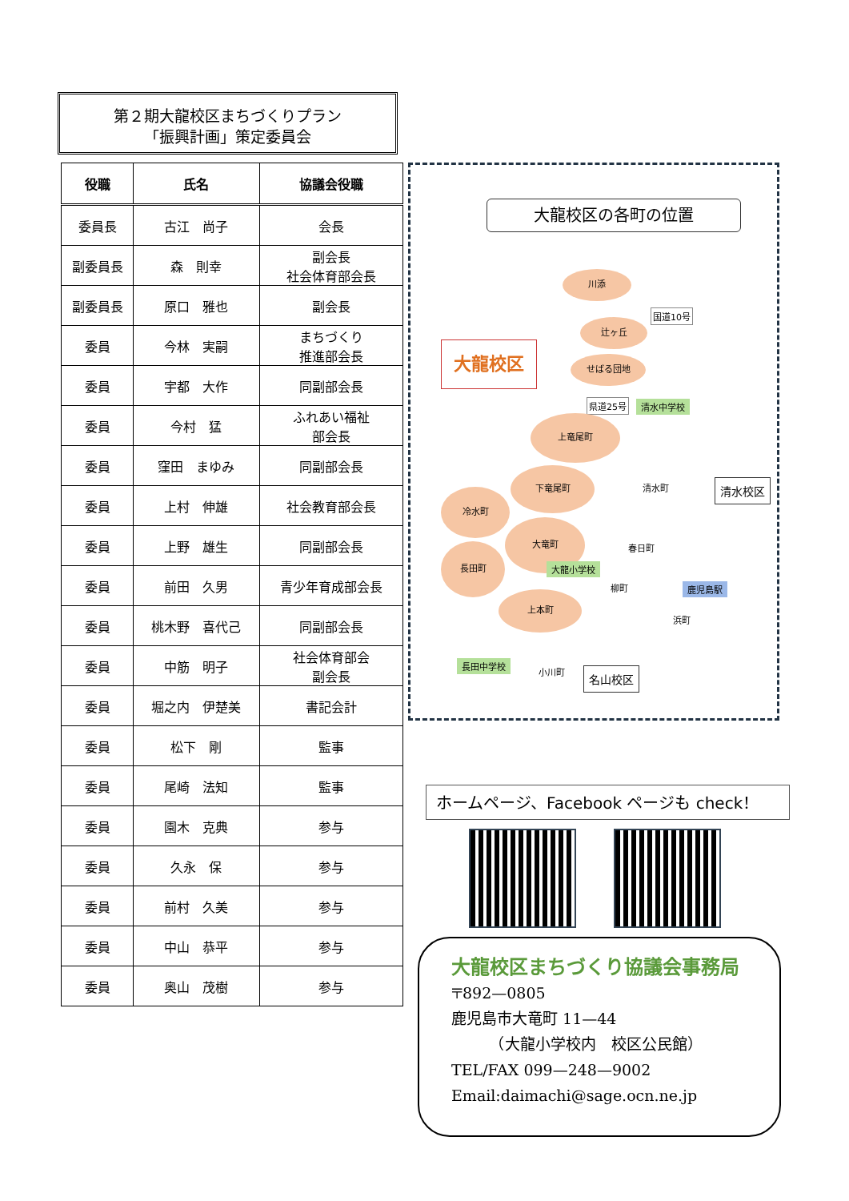第２期大龍校区まちづくりプラン
「振興計画」策定委員会
| 役職 | 氏名 | 協議会役職 |
| --- | --- | --- |
| 委員長 | 古江 尚子 | 会長 |
| 副委員長 | 森 則幸 | 副会長 社会体育部会長 |
| 副委員長 | 原口 雅也 | 副会長 |
| 委員 | 今林 実嗣 | まちづくり 推進部会長 |
| 委員 | 宇都 大作 | 同副部会長 |
| 委員 | 今村 猛 | ふれあい福祉 部会長 |
| 委員 | 窪田 まゆみ | 同副部会長 |
| 委員 | 上村 伸雄 | 社会教育部会長 |
| 委員 | 上野 雄生 | 同副部会長 |
| 委員 | 前田 久男 | 青少年育成部会長 |
| 委員 | 桃木野 喜代己 | 同副部会長 |
| 委員 | 中筋 明子 | 社会体育部会 副会長 |
| 委員 | 堀之内 伊楚美 | 書記会計 |
| 委員 | 松下 剛 | 監事 |
| 委員 | 尾崎 法知 | 監事 |
| 委員 | 園木 克典 | 参与 |
| 委員 | 久永 保 | 参与 |
| 委員 | 前村 久美 | 参与 |
| 委員 | 中山 恭平 | 参与 |
| 委員 | 奥山 茂樹 | 参与 |
大龍校区の各町の位置
大龍校区
川添
国道10号
辻ヶ丘
せばる団地
県道25号 清水中学校
上竜尾町
下竜尾町
清水町 清水校区
冷水町
大竜町
春日町
大龍小学校
長田町
柳町 鹿児島駅
上本町
浜町
長田中学校
小川町 名山校区
ホームページ、Facebook ページも check！
大龍校区まちづくり協議会事務局
〒892—0805
鹿児島市大竜町 11—44
　　　（大龍小学校内　校区公民館）
TEL/FAX 099—248—9002
Email:daimachi@sage.ocn.ne.jp